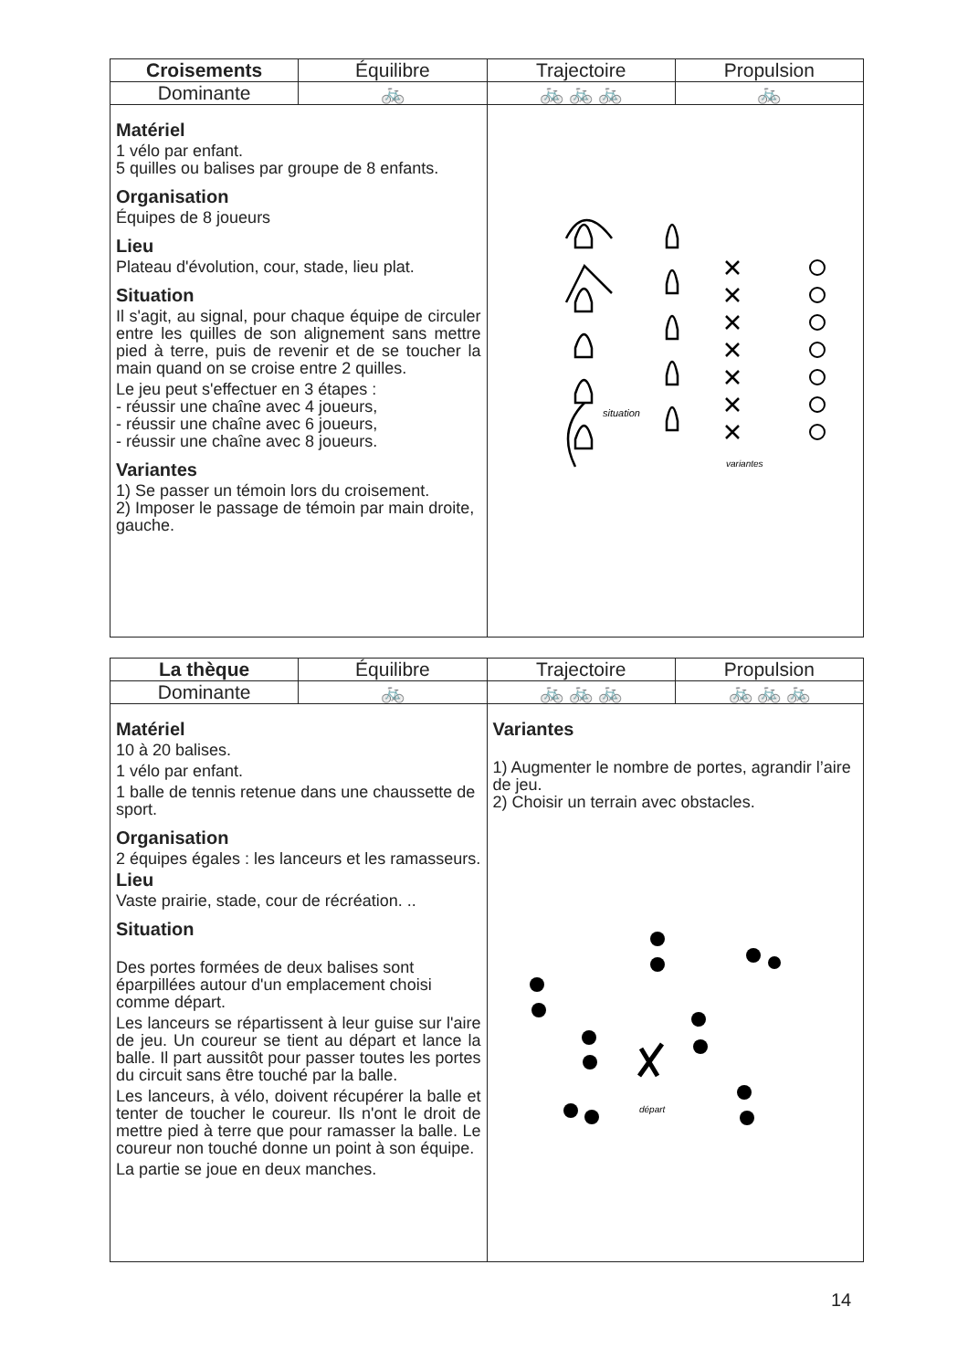| Croisements | Équilibre | Trajectoire | Propulsion |
| --- | --- | --- | --- |
| Dominante | 🚲 | 🚲 🚲 🚲 | 🚲 |
| Matériel 1 vélo par enfant. 5 quilles ou balises par groupe de 8 enfants. Organisation Équipes de 8 joueurs Lieu Plateau d'évolution, cour, stade, lieu plat. Situation Il s'agit, au signal, pour chaque équipe de circuler entre les quilles de son alignement sans mettre pied à terre, puis de revenir et de se toucher la main quand on se croise entre 2 quilles. Le jeu peut s'effectuer en 3 étapes : - réussir une chaîne avec 4 joueurs, - réussir une chaîne avec 6 joueurs, - réussir une chaîne avec 8 joueurs. Variantes 1) Se passer un témoin lors du croisement. 2) Imposer le passage de témoin par main droite, gauche. | | situation variantes | |
| La thèque | Équilibre | Trajectoire | Propulsion |
| --- | --- | --- | --- |
| Dominante | 🚲 | 🚲 🚲 🚲 | 🚲 🚲 🚲 |
| Matériel 10 à 20 balises. 1 vélo par enfant. 1 balle de tennis retenue dans une chaussette de sport. Organisation 2 équipes égales : les lanceurs et les ramasseurs. Lieu Vaste prairie, stade, cour de récréation. .. Situation Des portes formées de deux balises sont éparpillées autour d'un emplacement choisi comme départ. Les lanceurs se répartissent à leur guise sur l'aire de jeu. Un coureur se tient au départ et lance la balle. Il part aussitôt pour passer toutes les portes du circuit sans être touché par la balle. Les lanceurs, à vélo, doivent récupérer la balle et tenter de toucher le coureur. Ils n'ont le droit de mettre pied à terre que pour ramasser la balle. Le coureur non touché donne un point à son équipe. La partie se joue en deux manches. | | Variantes 1) Augmenter le nombre de portes, agrandir l’aire de jeu. 2) Choisir un terrain avec obstacles. départ | |
14